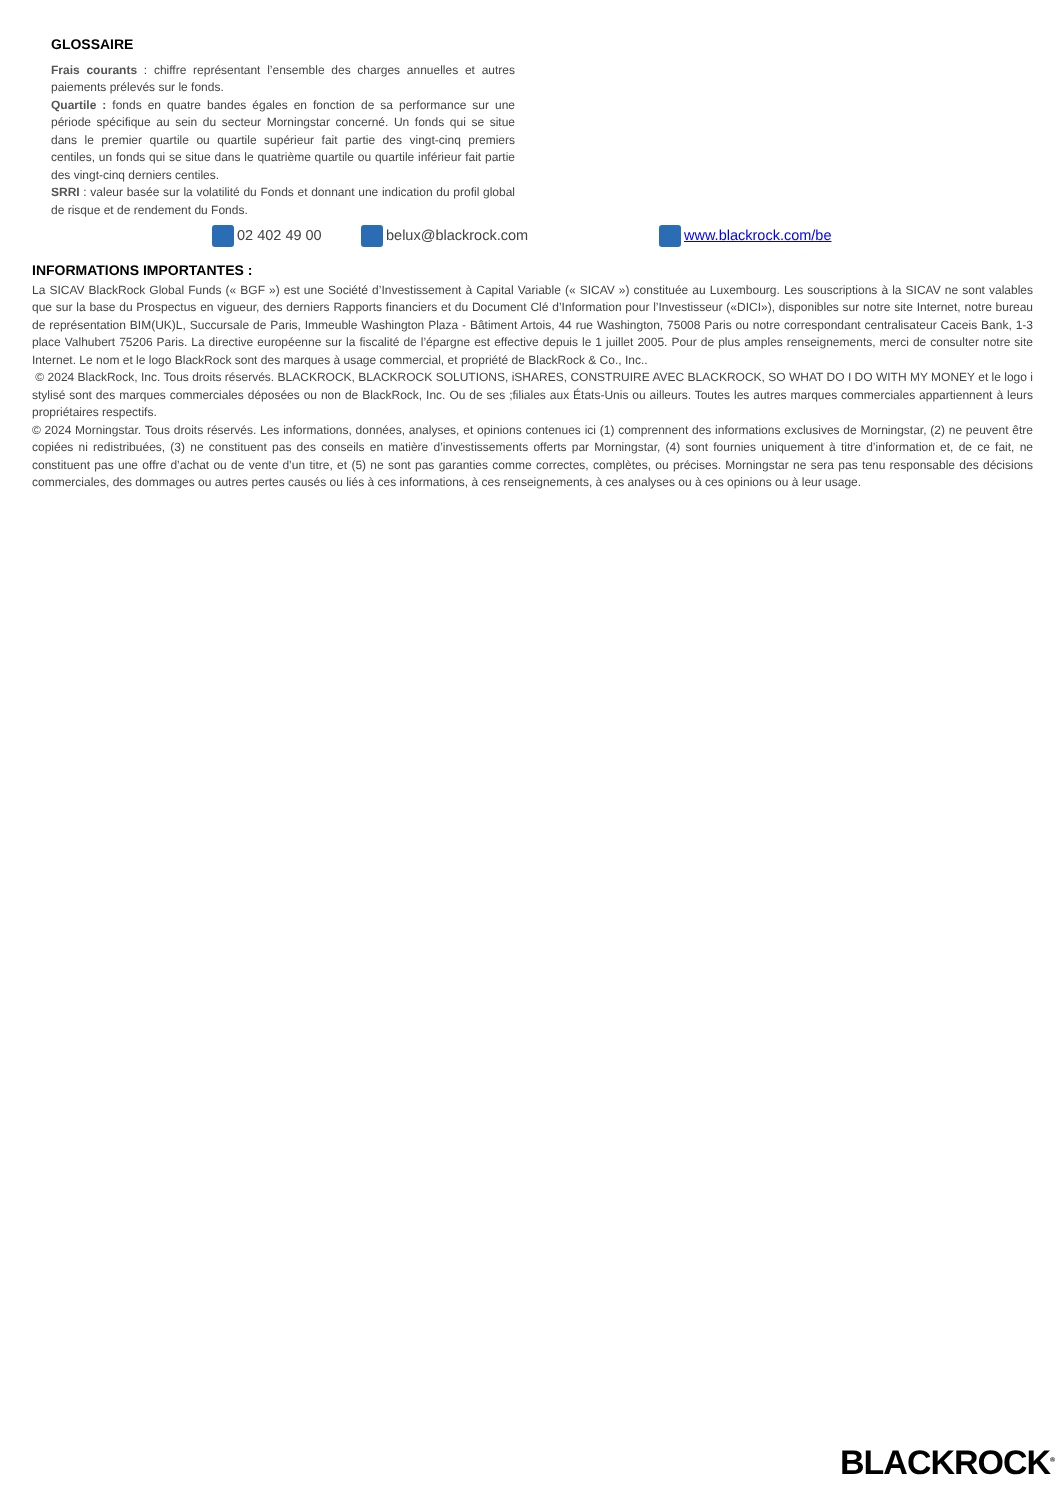GLOSSAIRE
Frais courants : chiffre représentant l’ensemble des charges annuelles et autres paiements prélevés sur le fonds.
Quartile : fonds en quatre bandes égales en fonction de sa performance sur une période spécifique au sein du secteur Morningstar concerné. Un fonds qui se situe dans le premier quartile ou quartile supérieur fait partie des vingt-cinq premiers centiles, un fonds qui se situe dans le quatrième quartile ou quartile inférieur fait partie des vingt-cinq derniers centiles.
SRRI : valeur basée sur la volatilité du Fonds et donnant une indication du profil global de risque et de rendement du Fonds.
02 402 49 00 belux@blackrock.com www.blackrock.com/be
INFORMATIONS IMPORTANTES :
La SICAV BlackRock Global Funds (« BGF ») est une Société d’Investissement à Capital Variable (« SICAV ») constituée au Luxembourg. Les souscriptions à la SICAV ne sont valables que sur la base du Prospectus en vigueur, des derniers Rapports financiers et du Document Clé d’Information pour l’Investisseur («DICI»), disponibles sur notre site Internet, notre bureau de représentation BIM(UK)L, Succursale de Paris, Immeuble Washington Plaza - Bâtiment Artois, 44 rue Washington, 75008 Paris ou notre correspondant centralisateur Caceis Bank, 1-3 place Valhubert 75206 Paris. La directive européenne sur la fiscalité de l’épargne est effective depuis le 1 juillet 2005. Pour de plus amples renseignements, merci de consulter notre site Internet. Le nom et le logo BlackRock sont des marques à usage commercial, et propriété de BlackRock & Co., Inc..
© 2024 BlackRock, Inc. Tous droits réservés. BLACKROCK, BLACKROCK SOLUTIONS, iSHARES, CONSTRUIRE AVEC BLACKROCK, SO WHAT DO I DO WITH MY MONEY et le logo i stylisé sont des marques commerciales déposées ou non de BlackRock, Inc. Ou de ses ;filiales aux États-Unis ou ailleurs. Toutes les autres marques commerciales appartiennent à leurs propriétaires respectifs.
© 2024 Morningstar. Tous droits réservés. Les informations, données, analyses, et opinions contenues ici (1) comprennent des informations exclusives de Morningstar, (2) ne peuvent être copiées ni redistribuées, (3) ne constituent pas des conseils en matière d’investissements offerts par Morningstar, (4) sont fournies uniquement à titre d’information et, de ce fait, ne constituent pas une offre d’achat ou de vente d’un titre, et (5) ne sont pas garanties comme correctes, complètes, ou précises. Morningstar ne sera pas tenu responsable des décisions commerciales, des dommages ou autres pertes causés ou liés à ces informations, à ces renseignements, à ces analyses ou à ces opinions ou à leur usage.
BLACKROCK<sup>®</sup>